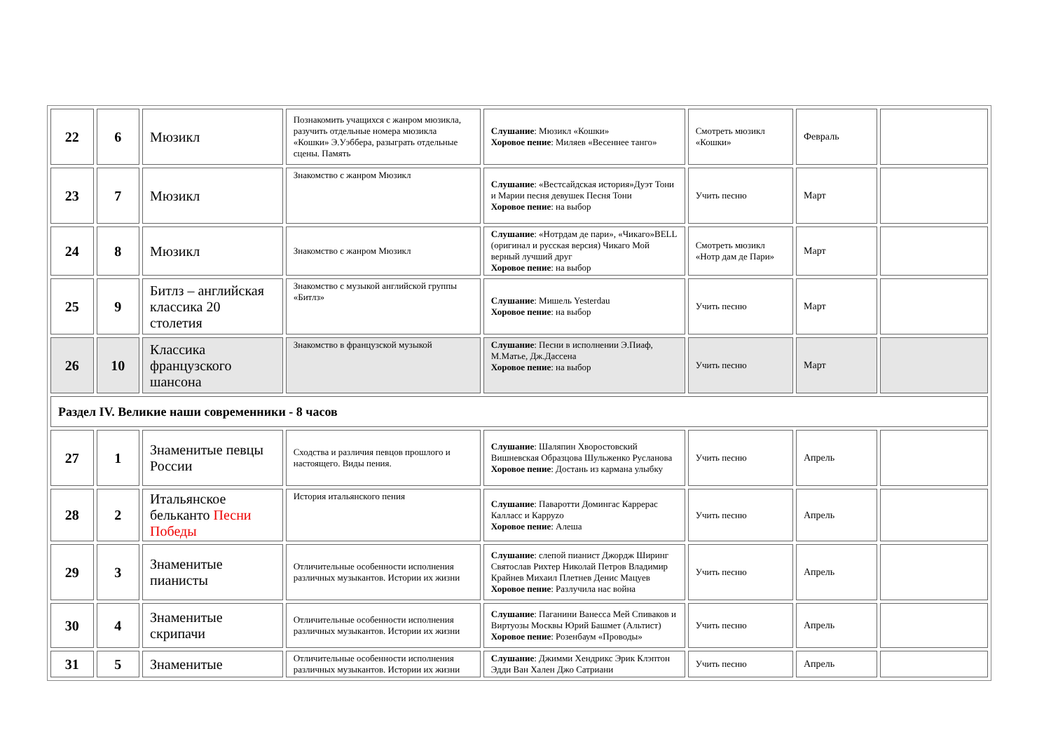| 22 | 6 | Мюзикл | Познакомить учащихся с жанром мюзикла, разучить отдельные номера мюзикла «Кошки» Э.Уэббера, разыграть отдельные сцены. Память | Слушание : Мюзикл «Кошки» Хоровое пение : Миляев «Весеннее танго» | Смотреть мюзикл «Кошки» | Февраль | |
| 23 | 7 | Мюзикл | Знакомство с жанром Мюзикл | Слушание : «Вестсайдская история»Дуэт Тони и Марии песня девушек Песня Тони Хоровое пение : на выбор | Учить песню | Март | |
| 24 | 8 | Мюзикл | Знакомство с жанром Мюзикл | Слушание : «Нотрдам де пари», «Чикаго»BELL (оригинал и русская версия) Чикаго Мой верный лучший друг Хоровое пение : на выбор | Смотреть мюзикл «Нотр дам де Пари» | Март | |
| 25 | 9 | Битлз – английская классика 20 столетия | Знакомство с музыкой английской группы «Битлз» | Слушание : Мишель Yesterdau Хоровое пение : на выбор | Учить песню | Март | |
| 26 | 10 | Классика французского шансона | Знакомство в французской музыкой | Слушание : Песни в исполнении Э.Пиаф, М.Матье, Дж.Дассена Хоровое пение : на выбор | Учить песню | Март | |
| Раздел IV. Великие наши современники - 8 часов | | | | | | | |
| 27 | 1 | Знаменитые певцы России | Сходства и различия певцов прошлого и настоящего. Виды пения. | Слушание : Шаляпин Хворостовский Вишневская Образцова Шульженко Русланова Хоровое пение : Достань из кармана улыбку | Учить песню | Апрель | |
| 28 | 2 | Итальянское бельканто Песни Победы | История итальянского пения | Слушание : Паваротти Домингас Каррерас Калласс и Карруzо Хоровое пение : Алеша | Учить песню | Апрель | |
| 29 | 3 | Знаменитые пианисты | Отличительные особенности исполнения различных музыкантов. Истории их жизни | Слушание : слепой пианист Джордж Ширинг Святослав Рихтер Николай Петров Владимир Крайнев Михаил Плетнев Денис Мацуев Хоровое пение : Разлучила нас война | Учить песню | Апрель | |
| 30 | 4 | Знаменитые скрипачи | Отличительные особенности исполнения различных музыкантов. Истории их жизни | Слушание : Паганини Ванесса Мей Спиваков и Виртуозы Москвы Юрий Башмет (Альтист) Хоровое пение : Розенбаум «Проводы» | Учить песню | Апрель | |
| 31 | 5 | Знаменитые | Отличительные особенности исполнения различных музыкантов. Истории их жизни | Слушание : Джимми Хендрикс Эрик Клэптон Эдди Ван Хален Джо Сатриани | Учить песню | Апрель | |